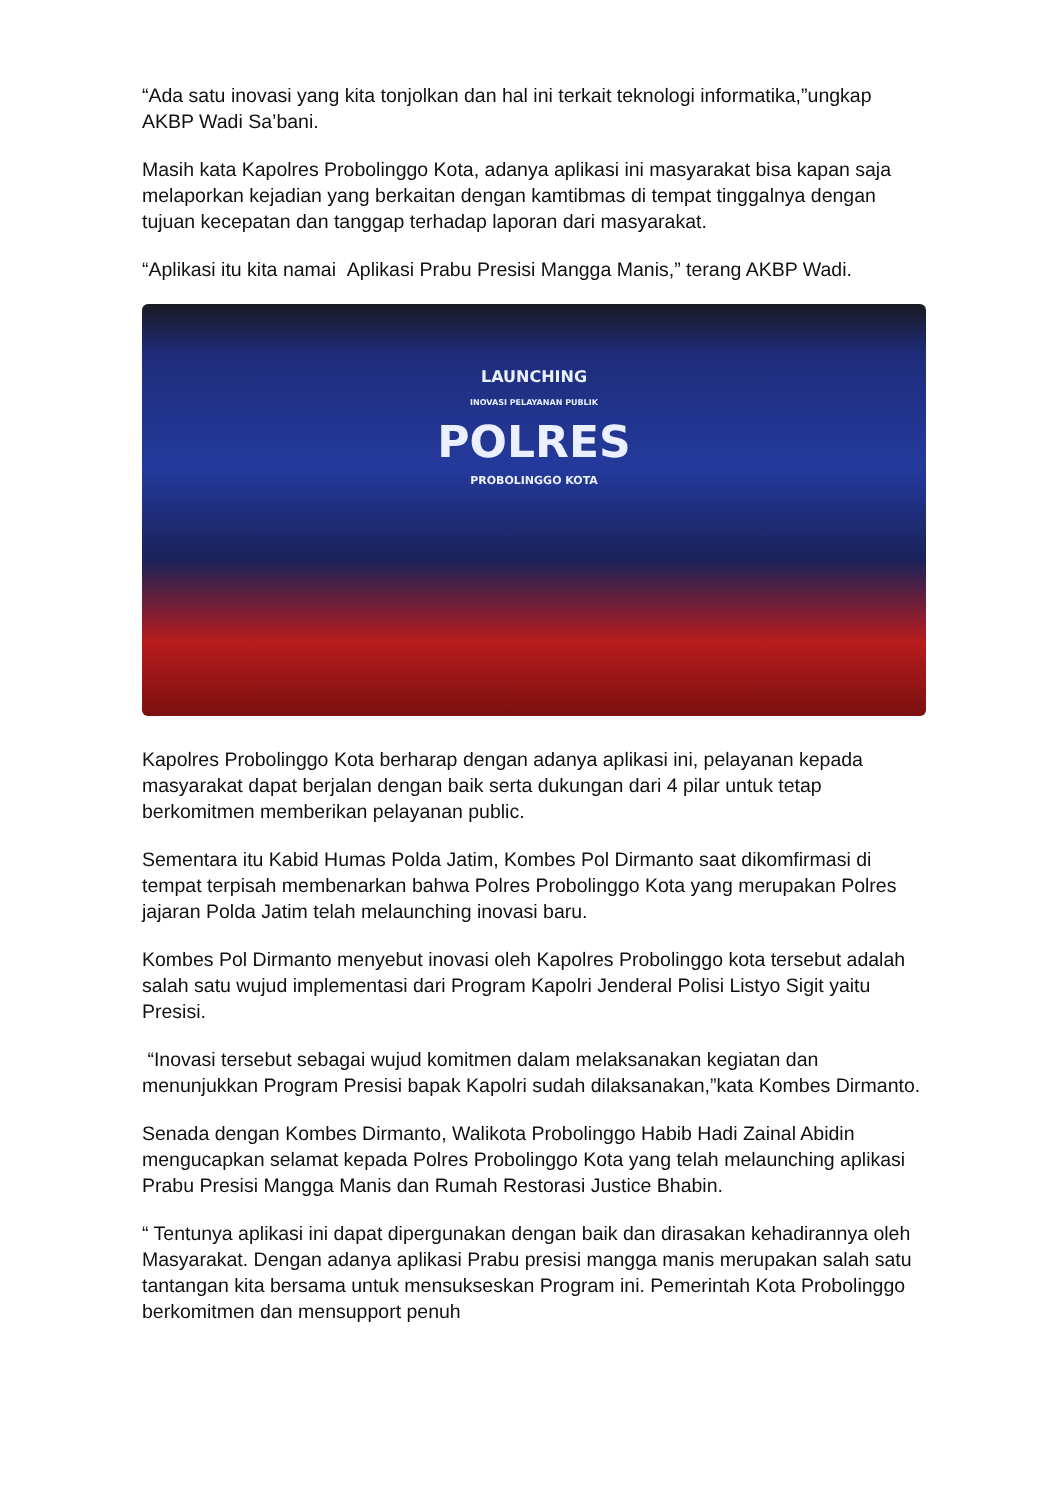“Ada satu inovasi yang kita tonjolkan dan hal ini terkait teknologi informatika,”ungkap AKBP Wadi Sa’bani.
Masih kata Kapolres Probolinggo Kota, adanya aplikasi ini masyarakat bisa kapan saja melaporkan kejadian yang berkaitan dengan kamtibmas di tempat tinggalnya dengan tujuan kecepatan dan tanggap terhadap laporan dari masyarakat.
“Aplikasi itu kita namai Aplikasi Prabu Presisi Mangga Manis,” terang AKBP Wadi.
LAUNCHING
INOVASI PELAYANAN PUBLIK
POLRES
PROBOLINGGO KOTA
Kapolres Probolinggo Kota berharap dengan adanya aplikasi ini, pelayanan kepada masyarakat dapat berjalan dengan baik serta dukungan dari 4 pilar untuk tetap berkomitmen memberikan pelayanan public.
Sementara itu Kabid Humas Polda Jatim, Kombes Pol Dirmanto saat dikomfirmasi di tempat terpisah membenarkan bahwa Polres Probolinggo Kota yang merupakan Polres jajaran Polda Jatim telah melaunching inovasi baru.
Kombes Pol Dirmanto menyebut inovasi oleh Kapolres Probolinggo kota tersebut adalah salah satu wujud implementasi dari Program Kapolri Jenderal Polisi Listyo Sigit yaitu Presisi.
“Inovasi tersebut sebagai wujud komitmen dalam melaksanakan kegiatan dan menunjukkan Program Presisi bapak Kapolri sudah dilaksanakan,”kata Kombes Dirmanto.
Senada dengan Kombes Dirmanto, Walikota Probolinggo Habib Hadi Zainal Abidin mengucapkan selamat kepada Polres Probolinggo Kota yang telah melaunching aplikasi Prabu Presisi Mangga Manis dan Rumah Restorasi Justice Bhabin.
“ Tentunya aplikasi ini dapat dipergunakan dengan baik dan dirasakan kehadirannya oleh Masyarakat. Dengan adanya aplikasi Prabu presisi mangga manis merupakan salah satu tantangan kita bersama untuk mensukseskan Program ini. Pemerintah Kota Probolinggo berkomitmen dan mensupport penuh